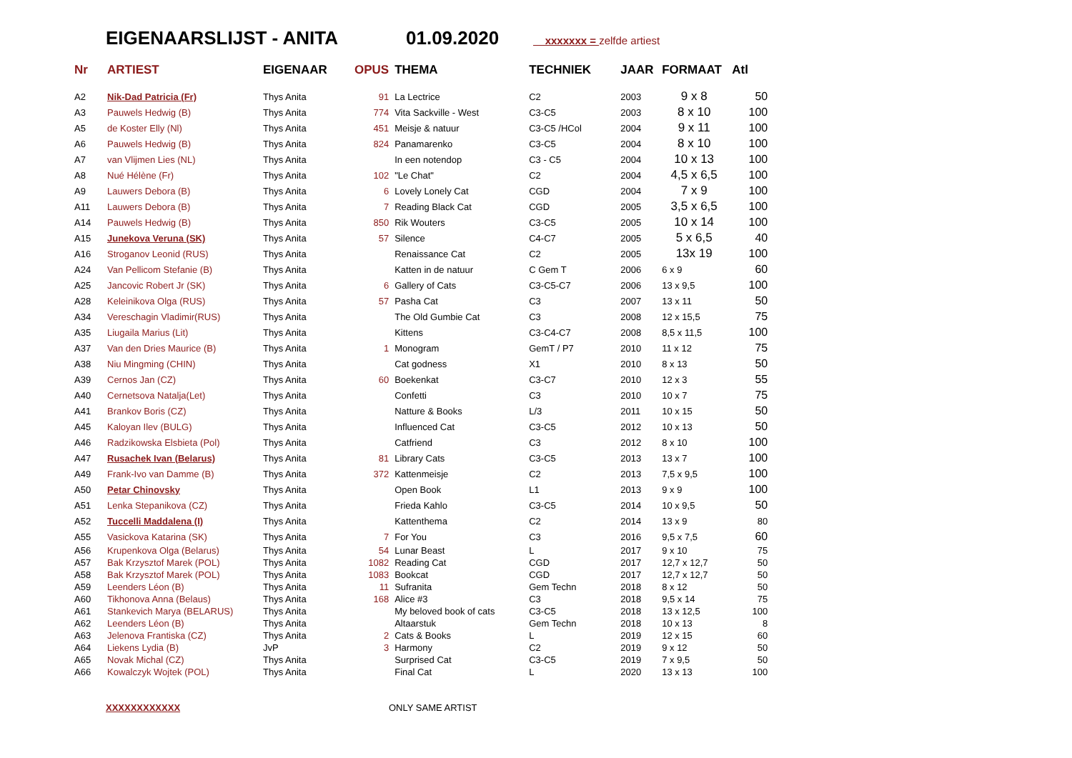EIGENAARSLIJST - ANITA 01.09.2020 xxxxxxx = zelfde artiest
| Nr | ARTIEST | EIGENAAR | OPUS | THEMA | TECHNIEK | JAAR | FORMAAT | Atl |
| --- | --- | --- | --- | --- | --- | --- | --- | --- |
| A2 | Nik-Dad Patricia (Fr) | Thys Anita | 91 | La Lectrice | C2 | 2003 | 9 x 8 | 50 |
| A3 | Pauwels Hedwig (B) | Thys Anita | 774 | Vita Sackville - West | C3-C5 | 2003 | 8 x 10 | 100 |
| A5 | de Koster Elly (Nl) | Thys Anita | 451 | Meisje & natuur | C3-C5 /HCol | 2004 | 9 x 11 | 100 |
| A6 | Pauwels Hedwig (B) | Thys Anita | 824 | Panamarenko | C3-C5 | 2004 | 8 x 10 | 100 |
| A7 | van Vlijmen Lies (NL) | Thys Anita | | In een notendop | C3 - C5 | 2004 | 10 x 13 | 100 |
| A8 | Nué Hélène (Fr) | Thys Anita | 102 | "Le Chat" | C2 | 2004 | 4,5 x 6,5 | 100 |
| A9 | Lauwers Debora (B) | Thys Anita | 6 | Lovely Lonely Cat | CGD | 2004 | 7 x 9 | 100 |
| A11 | Lauwers Debora (B) | Thys Anita | 7 | Reading Black Cat | CGD | 2005 | 3,5 x 6,5 | 100 |
| A14 | Pauwels Hedwig (B) | Thys Anita | 850 | Rik Wouters | C3-C5 | 2005 | 10 x 14 | 100 |
| A15 | Junekova Veruna (SK) | Thys Anita | 57 | Silence | C4-C7 | 2005 | 5 x 6,5 | 40 |
| A16 | Stroganov Leonid (RUS) | Thys Anita | | Renaissance Cat | C2 | 2005 | 13x 19 | 100 |
| A24 | Van Pellicom Stefanie (B) | Thys Anita | | Katten in de natuur | C Gem T | 2006 | 6 x 9 | 60 |
| A25 | Jancovic Robert Jr (SK) | Thys Anita | 6 | Gallery of Cats | C3-C5-C7 | 2006 | 13 x 9,5 | 100 |
| A28 | Keleinikova Olga (RUS) | Thys Anita | 57 | Pasha Cat | C3 | 2007 | 13 x 11 | 50 |
| A34 | Vereschagin Vladimir(RUS) | Thys Anita | | The Old Gumbie Cat | C3 | 2008 | 12 x 15,5 | 75 |
| A35 | Liugaila Marius (Lit) | Thys Anita | | Kittens | C3-C4-C7 | 2008 | 8,5 x 11,5 | 100 |
| A37 | Van den Dries Maurice (B) | Thys Anita | 1 | Monogram | GemT / P7 | 2010 | 11 x 12 | 75 |
| A38 | Niu Mingming (CHIN) | Thys Anita | | Cat godness | X1 | 2010 | 8 x 13 | 50 |
| A39 | Cernos Jan (CZ) | Thys Anita | 60 | Boekenkat | C3-C7 | 2010 | 12 x 3 | 55 |
| A40 | Cernetsova Natalja(Let) | Thys Anita | | Confetti | C3 | 2010 | 10 x 7 | 75 |
| A41 | Brankov Boris (CZ) | Thys Anita | | Natture & Books | L/3 | 2011 | 10 x 15 | 50 |
| A45 | Kaloyan Ilev (BULG) | Thys Anita | | Influenced Cat | C3-C5 | 2012 | 10 x 13 | 50 |
| A46 | Radzikowska Elsbieta (Pol) | Thys Anita | | Catfriend | C3 | 2012 | 8 x 10 | 100 |
| A47 | Rusachek Ivan (Belarus) | Thys Anita | 81 | Library Cats | C3-C5 | 2013 | 13 x 7 | 100 |
| A49 | Frank-Ivo van Damme (B) | Thys Anita | 372 | Kattenmeisje | C2 | 2013 | 7,5 x 9,5 | 100 |
| A50 | Petar Chinovsky | Thys Anita | | Open Book | L1 | 2013 | 9 x 9 | 100 |
| A51 | Lenka Stepanikova (CZ) | Thys Anita | | Frieda Kahlo | C3-C5 | 2014 | 10 x 9,5 | 50 |
| A52 | Tuccelli Maddalena (I) | Thys Anita | | Kattenthema | C2 | 2014 | 13 x 9 | 80 |
| A55 | Vasickova Katarina (SK) | Thys Anita | 7 | For You | C3 | 2016 | 9,5 x 7,5 | 60 |
| A56 | Krupenkova Olga (Belarus) | Thys Anita | 54 | Lunar Beast | L | 2017 | 9 x 10 | 75 |
| A57 | Bak Krzysztof Marek (POL) | Thys Anita | 1082 | Reading Cat | CGD | 2017 | 12,7 x 12,7 | 50 |
| A58 | Bak Krzysztof Marek (POL) | Thys Anita | 1083 | Bookcat | CGD | 2017 | 12,7 x 12,7 | 50 |
| A59 | Leenders Léon (B) | Thys Anita | 11 | Sufranita | Gem Techn | 2018 | 8 x 12 | 50 |
| A60 | Tikhonova Anna (Belaus) | Thys Anita | 168 | Alice #3 | C3 | 2018 | 9,5 x 14 | 75 |
| A61 | Stankevich Marya (BELARUS) | Thys Anita | | My beloved book of cats | C3-C5 | 2018 | 13 x 12,5 | 100 |
| A62 | Leenders Léon (B) | Thys Anita | | Altaarstuk | Gem Techn | 2018 | 10 x 13 | 8 |
| A63 | Jelenova Frantiska (CZ) | Thys Anita | 2 | Cats & Books | L | 2019 | 12 x 15 | 60 |
| A64 | Liekens Lydia (B) | JvP | 3 | Harmony | C2 | 2019 | 9 x 12 | 50 |
| A65 | Novak Michal (CZ) | Thys Anita | | Surprised Cat | C3-C5 | 2019 | 7 x 9,5 | 50 |
| A66 | Kowalczyk Wojtek (POL) | Thys Anita | | Final Cat | L | 2020 | 13 x 13 | 100 |
XXXXXXXXXXXX ONLY SAME ARTIST